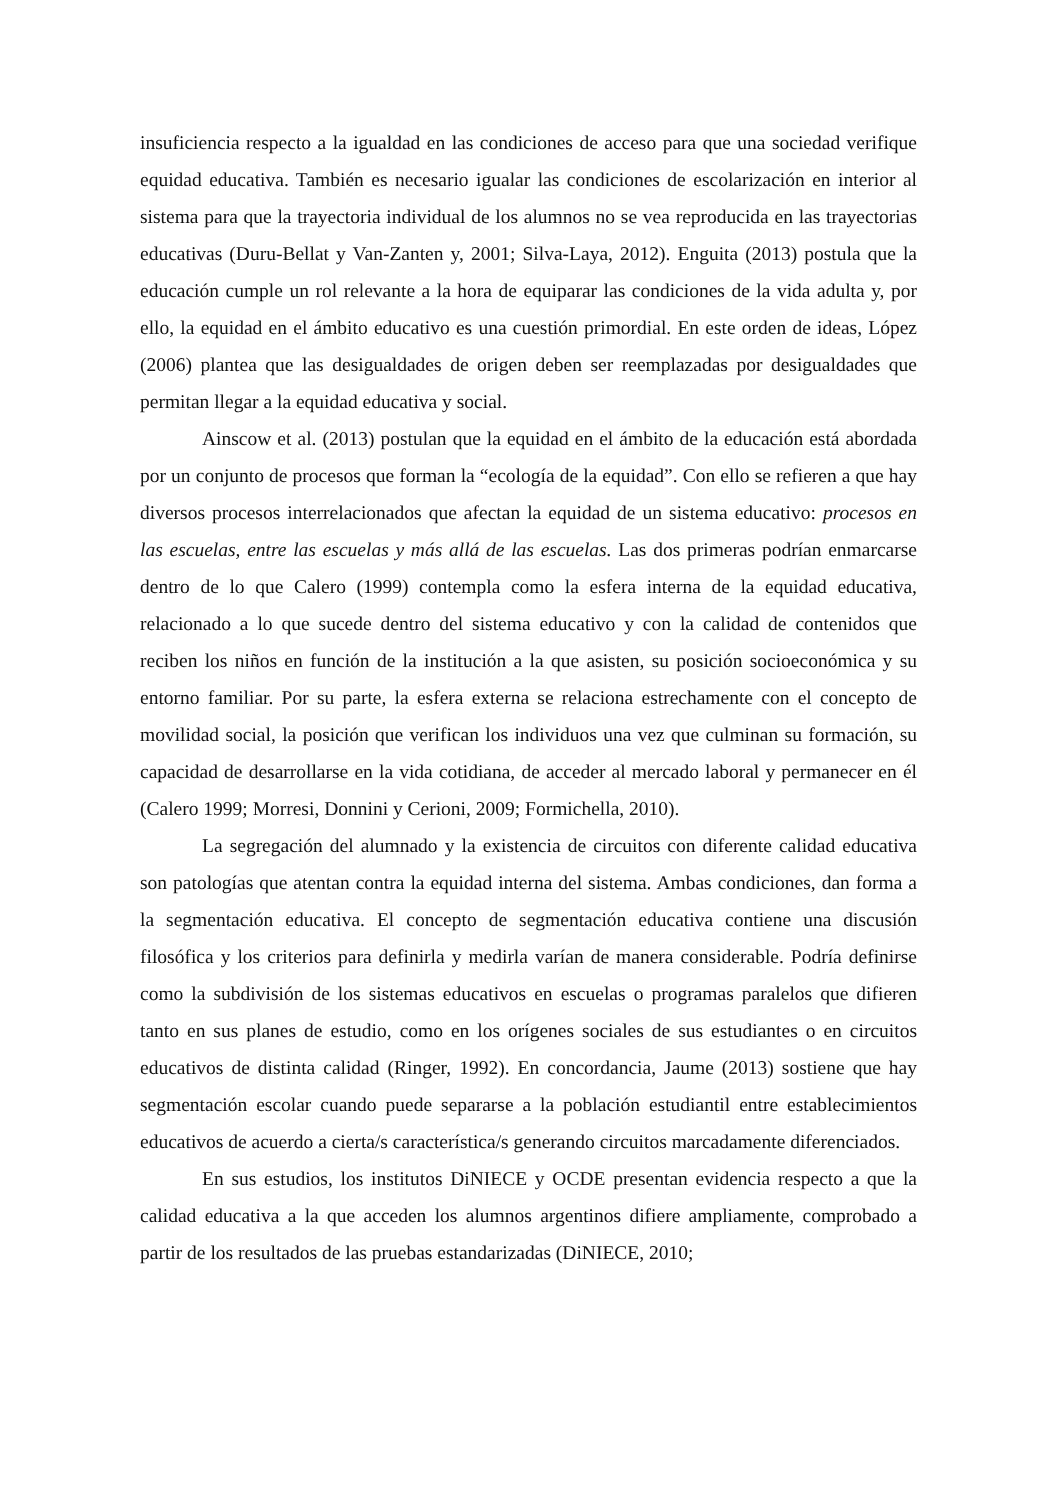insuficiencia respecto a la igualdad en las condiciones de acceso para que una sociedad verifique equidad educativa. También es necesario igualar las condiciones de escolarización en interior al sistema para que la trayectoria individual de los alumnos no se vea reproducida en las trayectorias educativas (Duru-Bellat y Van-Zanten y, 2001; Silva-Laya, 2012). Enguita (2013) postula que la educación cumple un rol relevante a la hora de equiparar las condiciones de la vida adulta y, por ello, la equidad en el ámbito educativo es una cuestión primordial. En este orden de ideas, López (2006) plantea que las desigualdades de origen deben ser reemplazadas por desigualdades que permitan llegar a la equidad educativa y social.
Ainscow et al. (2013) postulan que la equidad en el ámbito de la educación está abordada por un conjunto de procesos que forman la “ecología de la equidad”. Con ello se refieren a que hay diversos procesos interrelacionados que afectan la equidad de un sistema educativo: procesos en las escuelas, entre las escuelas y más allá de las escuelas. Las dos primeras podrían enmarcarse dentro de lo que Calero (1999) contempla como la esfera interna de la equidad educativa, relacionado a lo que sucede dentro del sistema educativo y con la calidad de contenidos que reciben los niños en función de la institución a la que asisten, su posición socioeconómica y su entorno familiar. Por su parte, la esfera externa se relaciona estrechamente con el concepto de movilidad social, la posición que verifican los individuos una vez que culminan su formación, su capacidad de desarrollarse en la vida cotidiana, de acceder al mercado laboral y permanecer en él (Calero 1999; Morresi, Donnini y Cerioni, 2009; Formichella, 2010).
La segregación del alumnado y la existencia de circuitos con diferente calidad educativa son patologías que atentan contra la equidad interna del sistema. Ambas condiciones, dan forma a la segmentación educativa. El concepto de segmentación educativa contiene una discusión filosófica y los criterios para definirla y medirla varían de manera considerable. Podría definirse como la subdivisión de los sistemas educativos en escuelas o programas paralelos que difieren tanto en sus planes de estudio, como en los orígenes sociales de sus estudiantes o en circuitos educativos de distinta calidad (Ringer, 1992). En concordancia, Jaume (2013) sostiene que hay segmentación escolar cuando puede separarse a la población estudiantil entre establecimientos educativos de acuerdo a cierta/s característica/s generando circuitos marcadamente diferenciados.
En sus estudios, los institutos DiNIECE y OCDE presentan evidencia respecto a que la calidad educativa a la que acceden los alumnos argentinos difiere ampliamente, comprobado a partir de los resultados de las pruebas estandarizadas (DiNIECE, 2010;